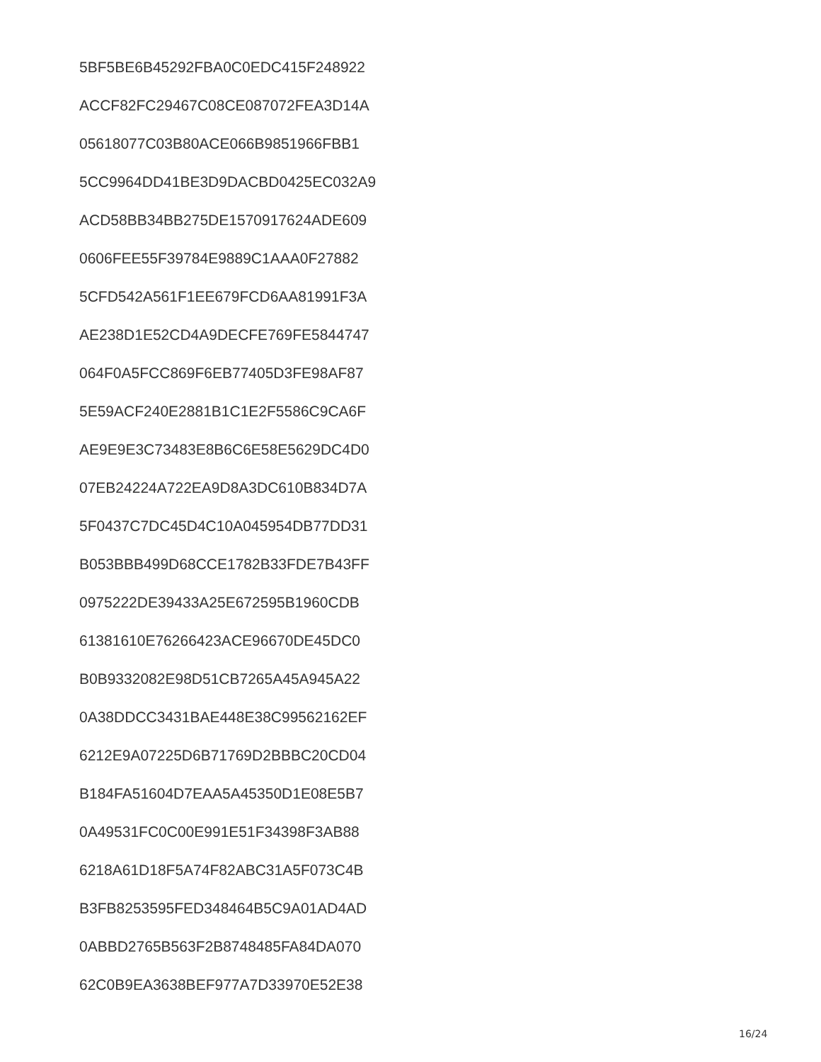5BF5BE6B45292FBA0C0EDC415F248922
ACCF82FC29467C08CE087072FEA3D14A
05618077C03B80ACE066B9851966FBB1
5CC9964DD41BE3D9DACBD0425EC032A9
ACD58BB34BB275DE1570917624ADE609
0606FEE55F39784E9889C1AAA0F27882
5CFD542A561F1EE679FCD6AA81991F3A
AE238D1E52CD4A9DECFE769FE5844747
064F0A5FCC869F6EB77405D3FE98AF87
5E59ACF240E2881B1C1E2F5586C9CA6F
AE9E9E3C73483E8B6C6E58E5629DC4D0
07EB24224A722EA9D8A3DC610B834D7A
5F0437C7DC45D4C10A045954DB77DD31
B053BBB499D68CCE1782B33FDE7B43FF
0975222DE39433A25E672595B1960CDB
61381610E76266423ACE96670DE45DC0
B0B9332082E98D51CB7265A45A945A22
0A38DDCC3431BAE448E38C99562162EF
6212E9A07225D6B71769D2BBBC20CD04
B184FA51604D7EAA5A45350D1E08E5B7
0A49531FC0C00E991E51F34398F3AB88
6218A61D18F5A74F82ABC31A5F073C4B
B3FB8253595FED348464B5C9A01AD4AD
0ABBD2765B563F2B8748485FA84DA070
62C0B9EA3638BEF977A7D33970E52E38
16/24